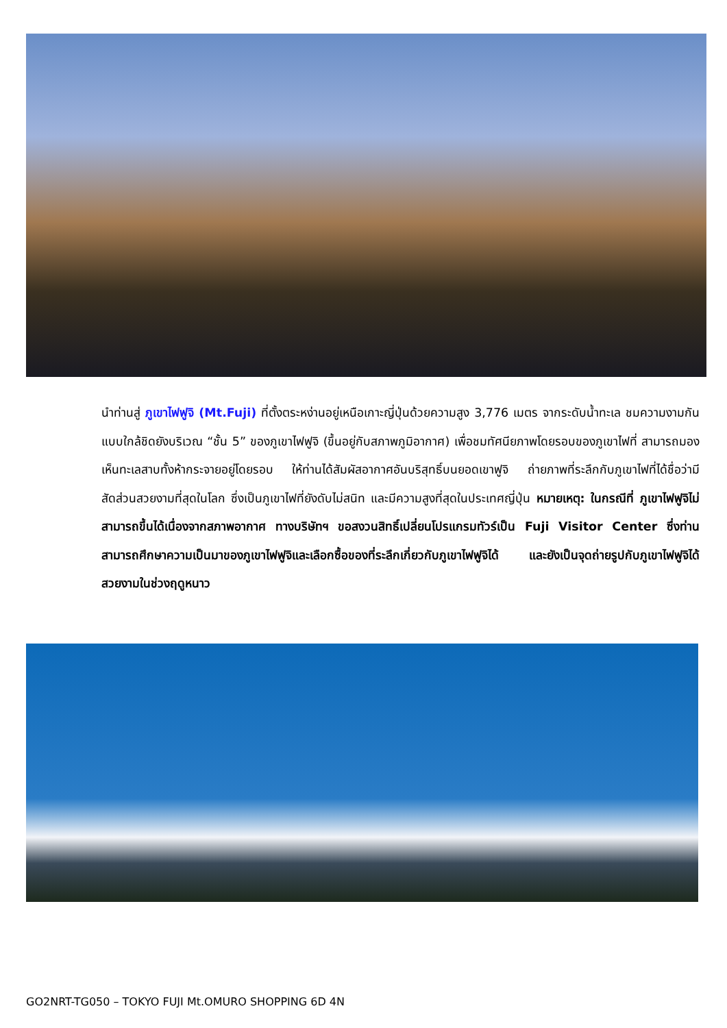นำท่านสู่ ภูเขาไฟฟูจิ (Mt.Fuji) ที่ตั้งตระหง่านอยู่เหนือเกาะญี่ปุ่นด้วยความสูง 3,776 เมตร จากระดับน้ำทะเล ชมความงามกันแบบใกล้ชิดยังบริเวณ “ชั้น 5” ของภูเขาไฟฟูจิ (ขึ้นอยู่กับสภาพภูมิอากาศ) เพื่อชมทัศนียภาพโดยรอบของภูเขาไฟที่ สามารถมองเห็นทะเลสาบทั้งห้ากระจายอยู่โดยรอบ ให้ท่านได้สัมผัสอากาศอันบริสุทธิ์บนยอดเขาฟูจิ ถ่ายภาพที่ระลึกกับภูเขาไฟที่ได้ชื่อว่ามีสัดส่วนสวยงามที่สุดในโลก ซึ่งเป็นภูเขาไฟที่ยังดับไม่สนิท และมีความสูงที่สุดในประเทศญี่ปุ่น หมายเหตุ: ในกรณีที่ ภูเขาไฟฟูจิไม่สามารถขึ้นได้เนื่องจากสภาพอากาศ ทางบริษัทฯ ขอสงวนสิทธิ์เปลี่ยนโปรแกรมทัวร์เป็น Fuji Visitor Center ซึ่งท่านสามารถศึกษาความเป็นมาของภูเขาไฟฟูจิและเลือกซื้อของที่ระลึกเกี่ยวกับภูเขาไฟฟูจิได้ และยังเป็นจุดถ่ายรูปกับภูเขาไฟฟูจิได้สวยงามในช่วงฤดูหนาว
GO2NRT-TG050 – TOKYO FUJI Mt.OMURO SHOPPING 6D 4N